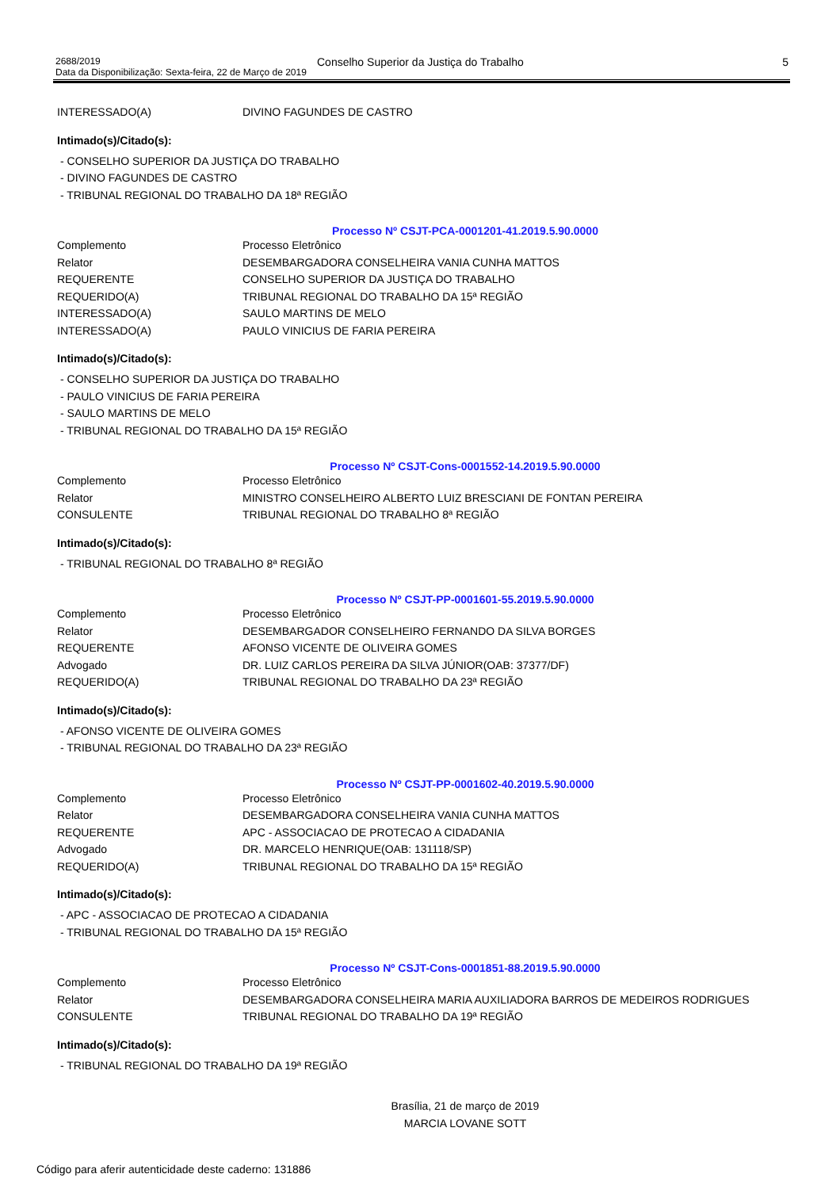2688/2019
Data da Disponibilização: Sexta-feira, 22 de Março de 2019
Conselho Superior da Justiça do Trabalho 5
| INTERESSADO(A) | DIVINO FAGUNDES DE CASTRO |
Intimado(s)/Citado(s):
- CONSELHO SUPERIOR DA JUSTIÇA DO TRABALHO
- DIVINO FAGUNDES DE CASTRO
- TRIBUNAL REGIONAL DO TRABALHO DA 18ª REGIÃO
Processo Nº CSJT-PCA-0001201-41.2019.5.90.0000
| Complemento | Processo Eletrônico |
| Relator | DESEMBARGADORA CONSELHEIRA VANIA CUNHA MATTOS |
| REQUERENTE | CONSELHO SUPERIOR DA JUSTIÇA DO TRABALHO |
| REQUERIDO(A) | TRIBUNAL REGIONAL DO TRABALHO DA 15ª REGIÃO |
| INTERESSADO(A) | SAULO MARTINS DE MELO |
| INTERESSADO(A) | PAULO VINICIUS DE FARIA PEREIRA |
Intimado(s)/Citado(s):
- CONSELHO SUPERIOR DA JUSTIÇA DO TRABALHO
- PAULO VINICIUS DE FARIA PEREIRA
- SAULO MARTINS DE MELO
- TRIBUNAL REGIONAL DO TRABALHO DA 15ª REGIÃO
Processo Nº CSJT-Cons-0001552-14.2019.5.90.0000
| Complemento | Processo Eletrônico |
| Relator | MINISTRO CONSELHEIRO ALBERTO LUIZ BRESCIANI DE FONTAN PEREIRA |
| CONSULENTE | TRIBUNAL REGIONAL DO TRABALHO 8ª REGIÃO |
Intimado(s)/Citado(s):
- TRIBUNAL REGIONAL DO TRABALHO 8ª REGIÃO
Processo Nº CSJT-PP-0001601-55.2019.5.90.0000
| Complemento | Processo Eletrônico |
| Relator | DESEMBARGADOR CONSELHEIRO FERNANDO DA SILVA BORGES |
| REQUERENTE | AFONSO VICENTE DE OLIVEIRA GOMES |
| Advogado | DR. LUIZ CARLOS PEREIRA DA SILVA JÚNIOR(OAB: 37377/DF) |
| REQUERIDO(A) | TRIBUNAL REGIONAL DO TRABALHO DA 23ª REGIÃO |
Intimado(s)/Citado(s):
- AFONSO VICENTE DE OLIVEIRA GOMES
- TRIBUNAL REGIONAL DO TRABALHO DA 23ª REGIÃO
Processo Nº CSJT-PP-0001602-40.2019.5.90.0000
| Complemento | Processo Eletrônico |
| Relator | DESEMBARGADORA CONSELHEIRA VANIA CUNHA MATTOS |
| REQUERENTE | APC - ASSOCIACAO DE PROTECAO A CIDADANIA |
| Advogado | DR. MARCELO HENRIQUE(OAB: 131118/SP) |
| REQUERIDO(A) | TRIBUNAL REGIONAL DO TRABALHO DA 15ª REGIÃO |
Intimado(s)/Citado(s):
- APC - ASSOCIACAO DE PROTECAO A CIDADANIA
- TRIBUNAL REGIONAL DO TRABALHO DA 15ª REGIÃO
Processo Nº CSJT-Cons-0001851-88.2019.5.90.0000
| Complemento | Processo Eletrônico |
| Relator | DESEMBARGADORA CONSELHEIRA MARIA AUXILIADORA BARROS DE MEDEIROS RODRIGUES |
| CONSULENTE | TRIBUNAL REGIONAL DO TRABALHO DA 19ª REGIÃO |
Intimado(s)/Citado(s):
- TRIBUNAL REGIONAL DO TRABALHO DA 19ª REGIÃO
Brasília, 21 de março de 2019
MARCIA LOVANE SOTT
Código para aferir autenticidade deste caderno: 131886